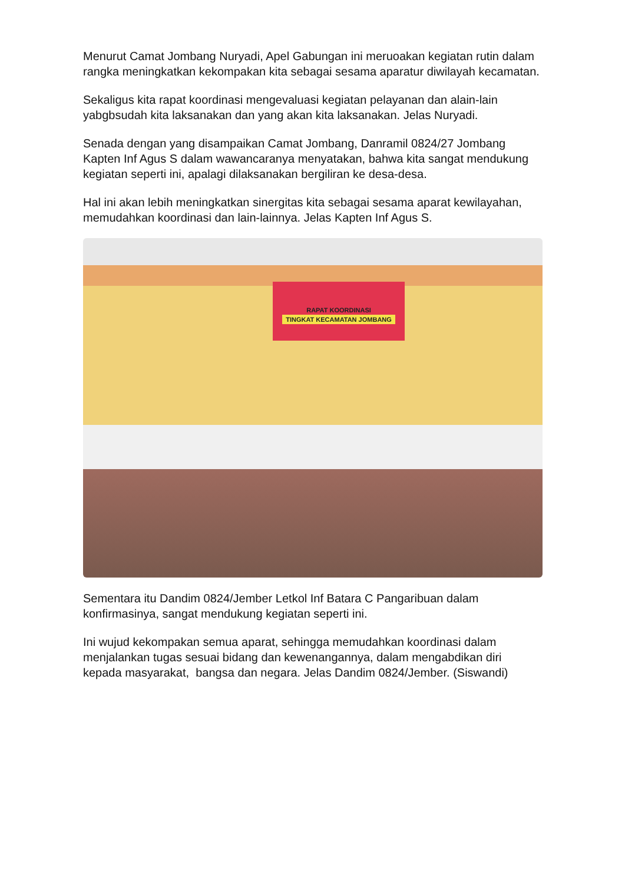Menurut Camat Jombang Nuryadi, Apel Gabungan ini meruoakan kegiatan rutin dalam rangka meningkatkan kekompakan kita sebagai sesama aparatur diwilayah kecamatan.
Sekaligus kita rapat koordinasi mengevaluasi kegiatan pelayanan dan alain-lain yabgbsudah kita laksanakan dan yang akan kita laksanakan. Jelas Nuryadi.
Senada dengan yang disampaikan Camat Jombang, Danramil 0824/27 Jombang Kapten Inf Agus S dalam wawancaranya menyatakan, bahwa kita sangat mendukung kegiatan seperti ini, apalagi dilaksanakan bergiliran ke desa-desa.
Hal ini akan lebih meningkatkan sinergitas kita sebagai sesama aparat kewilayahan, memudahkan koordinasi dan lain-lainnya. Jelas Kapten Inf Agus S.
RAPAT KOORDINASI
TINGKAT KECAMATAN JOMBANG
Sementara itu Dandim 0824/Jember Letkol Inf Batara C Pangaribuan dalam konfirmasinya, sangat mendukung kegiatan seperti ini.
Ini wujud kekompakan semua aparat, sehingga memudahkan koordinasi dalam menjalankan tugas sesuai bidang dan kewenangannya, dalam mengabdikan diri kepada masyarakat, bangsa dan negara. Jelas Dandim 0824/Jember. (Siswandi)